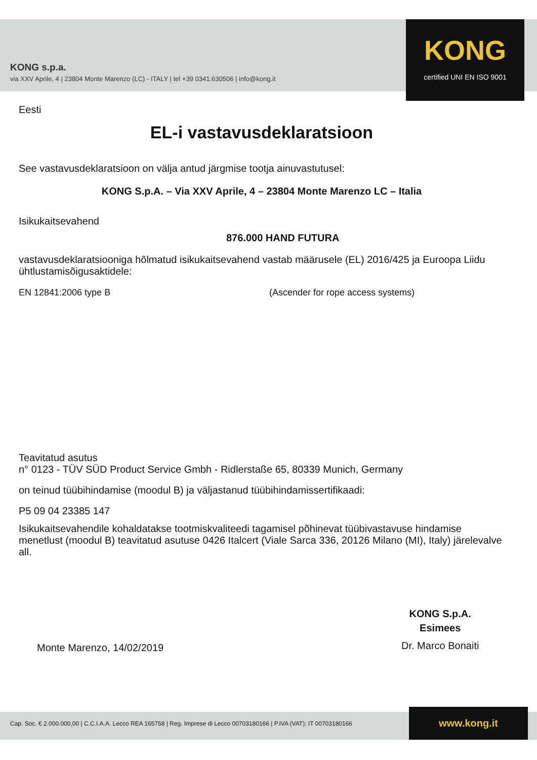KONG s.p.a.
via XXV Aprile, 4 | 23804 Monte Marenzo (LC) - ITALY | tel +39 0341.630506 | info@kong.it
KONG
certified UNI EN ISO 9001
Eesti
EL-i vastavusdeklaratsioon
See vastavusdeklaratsioon on välja antud järgmise tootja ainuvastutusel:
KONG S.p.A. – Via XXV Aprile, 4 – 23804 Monte Marenzo LC – Italia
Isikukaitsevahend
876.000 HAND FUTURA
vastavusdeklaratsiooniga hõlmatud isikukaitsevahend vastab määrusele (EL) 2016/425 ja Euroopa Liidu ühtlustamisõigusaktidele:
EN 12841:2006 type B (Ascender for rope access systems)
Teavitatud asutus
n° 0123 - TÜV SÜD Product Service Gmbh - Ridlerstaße 65, 80339 Munich, Germany
on teinud tüübihindamise (moodul B) ja väljastanud tüübihindamissertifikaadi:
P5 09 04 23385 147
Isikukaitsevahendile kohaldatakse tootmiskvaliteedi tagamisel põhinevat tüübivastavuse hindamise menetlust (moodul B) teavitatud asutuse 0426 Italcert (Viale Sarca 336, 20126 Milano (MI), Italy) järelevalve all.
Monte Marenzo, 14/02/2019
KONG S.p.A.
Esimees
Dr. Marco Bonaiti
Cap. Soc. € 2.000.000,00 | C.C.I.A.A. Lecco REA 165758 | Reg. Imprese di Lecco 00703180166 | P.IVA (VAT): IT 00703180166
www.kong.it